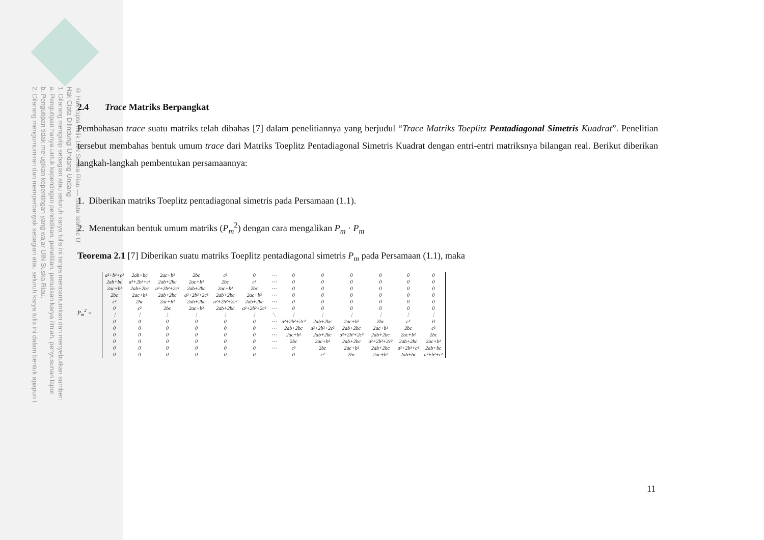© Hak cipta milik UIN Suska Riau — State Islamic U
Hak Cipta Dilindungi Undang-Undang
1. Dilarang mengutip sebagian atau seluruh karya tulis ini tanpa mencantumkan dan menyebutkan sumber:
a. Pengutipan hanya untuk kepentingan pendidikan, penelitian, penulisan karya ilmiah, penyusunan lapor
b. Pengutipan tidak merugikan kepentingan yang wajar UIN Suska Riau.
2. Dilarang mengumumkan dan memperbanyak sebagian atau seluruh karya tulis ini dalam bentuk apapun t
2.4 Trace Matriks Berpangkat
Pembahasan trace suatu matriks telah dibahas [7] dalam penelitiannya yang berjudul “Trace Matriks Toeplitz Pentadiagonal Simetris Kuadrat”. Penelitian tersebut membahas bentuk umum trace dari Matriks Toeplitz Pentadiagonal Simetris Kuadrat dengan entri-entri matriksnya bilangan real. Berikut diberikan langkah-langkah pembentukan persamaannya:
1. Diberikan matriks Toeplitz pentadiagonal simetris pada Persamaan (1.1).
2. Menentukan bentuk umum matriks (P<sub>m</sub><sup>2</sup>) dengan cara mengalikan P<sub>m</sub> · P<sub>m</sub>
Teorema 2.1 [7] Diberikan suatu matriks Toeplitz pentadiagonal simetris P<sub>m</sub> pada Persamaan (1.1), maka
P<sub>m</sub><sup>2</sup> =
| a²+b²+c² | 2ab+bc | 2ac+b² | 2bc | c² | 0 | ⋯ | 0 | 0 | 0 | 0 | 0 | 0 |
| 2ab+bc | a²+2b²+c² | 2ab+2bc | 2ac+b² | 2bc | c² | ⋯ | 0 | 0 | 0 | 0 | 0 | 0 |
| 2ac+b² | 2ab+2bc | a²+2b²+2c² | 2ab+2bc | 2ac+b² | 2bc | ⋯ | 0 | 0 | 0 | 0 | 0 | 0 |
| 2bc | 2ac+b² | 2ab+2bc | a²+2b²+2c² | 2ab+2bc | 2ac+b² | ⋯ | 0 | 0 | 0 | 0 | 0 | 0 |
| c² | 2bc | 2ac+b² | 2ab+2bc | a²+2b²+2c² | 2ab+2bc | ⋯ | 0 | 0 | 0 | 0 | 0 | 0 |
| 0 | c² | 2bc | 2ac+b² | 2ab+2bc | a²+2b²+2c² | ⋯ | 0 | 0 | 0 | 0 | 0 | 0 |
| ⋮ | ⋮ | ⋮ | ⋮ | ⋮ | ⋮ | ⋱ | ⋮ | ⋮ | ⋮ | ⋮ | ⋮ | ⋮ |
| 0 | 0 | 0 | 0 | 0 | 0 | ⋯ | a²+2b²+2c² | 2ab+2bc | 2ac+b² | 2bc | c² | 0 |
| 0 | 0 | 0 | 0 | 0 | 0 | ⋯ | 2ab+2bc | a²+2b²+2c² | 2ab+2bc | 2ac+b² | 2bc | c² |
| 0 | 0 | 0 | 0 | 0 | 0 | ⋯ | 2ac+b² | 2ab+2bc | a²+2b²+2c² | 2ab+2bc | 2ac+b² | 2bc |
| 0 | 0 | 0 | 0 | 0 | 0 | ⋯ | 2bc | 2ac+b² | 2ab+2bc | a²+2b²+2c² | 2ab+2bc | 2ac+b² |
| 0 | 0 | 0 | 0 | 0 | 0 | ⋯ | c² | 2bc | 2ac+b² | 2ab+2bc | a²+2b²+c² | 2ab+bc |
| 0 | 0 | 0 | 0 | 0 | 0 | | 0 | c² | 2bc | 2ac+b² | 2ab+bc | a²+b²+c² |
11